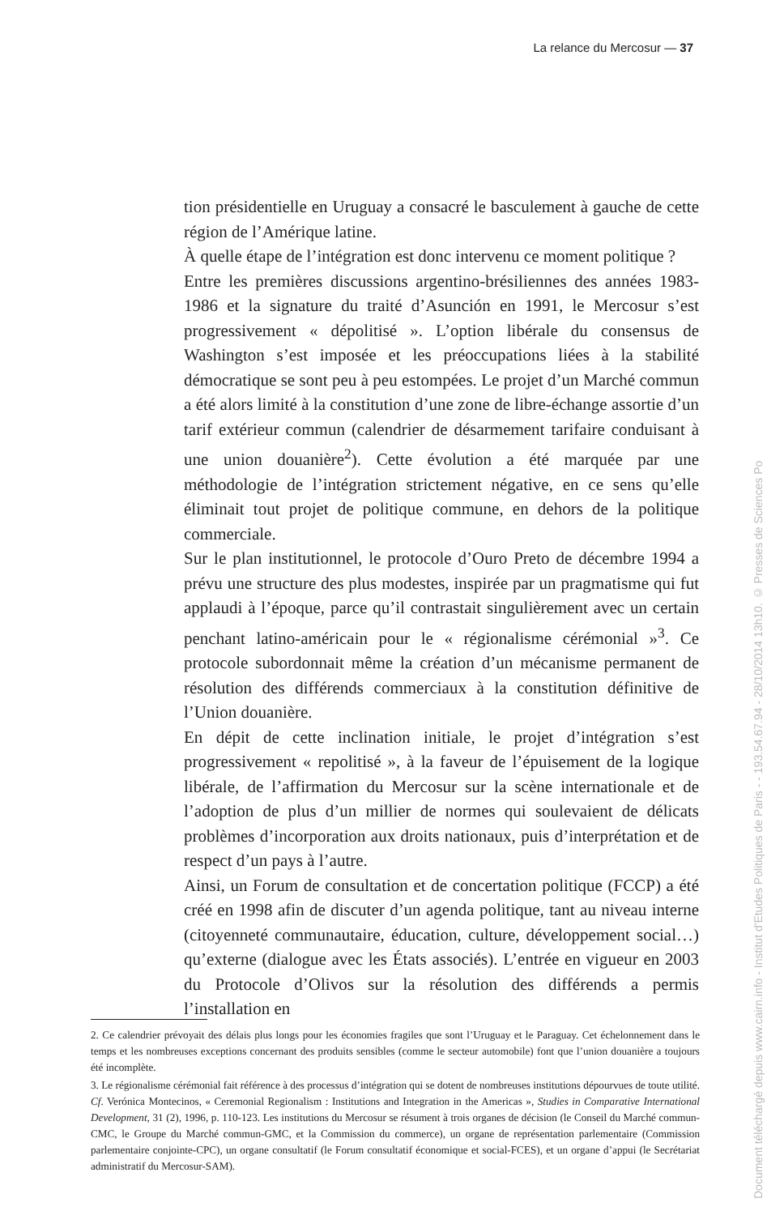La relance du Mercosur — 37
tion présidentielle en Uruguay a consacré le basculement à gauche de cette région de l’Amérique latine.
À quelle étape de l’intégration est donc intervenu ce moment politique ?
Entre les premières discussions argentino-brésiliennes des années 1983-1986 et la signature du traité d’Asunción en 1991, le Mercosur s’est progressivement « dépolitisé ». L’option libérale du consensus de Washington s’est imposée et les préoccupations liées à la stabilité démocratique se sont peu à peu estompées. Le projet d’un Marché commun a été alors limité à la constitution d’une zone de libre-échange assortie d’un tarif extérieur commun (calendrier de désarmement tarifaire conduisant à une union douanière<sup>2</sup>). Cette évolution a été marquée par une méthodologie de l’intégration strictement négative, en ce sens qu’elle éliminait tout projet de politique commune, en dehors de la politique commerciale.
Sur le plan institutionnel, le protocole d’Ouro Preto de décembre 1994 a prévu une structure des plus modestes, inspirée par un pragmatisme qui fut applaudi à l’époque, parce qu’il contrastait singulièrement avec un certain penchant latino-américain pour le « régionalisme cérémonial »<sup>3</sup>. Ce protocole subordonnait même la création d’un mécanisme permanent de résolution des différends commerciaux à la constitution définitive de l’Union douanière.
En dépit de cette inclination initiale, le projet d’intégration s’est progressivement « repolitisé », à la faveur de l’épuisement de la logique libérale, de l’affirmation du Mercosur sur la scène internationale et de l’adoption de plus d’un millier de normes qui soulevaient de délicats problèmes d’incorporation aux droits nationaux, puis d’interprétation et de respect d’un pays à l’autre.
Ainsi, un Forum de consultation et de concertation politique (FCCP) a été créé en 1998 afin de discuter d’un agenda politique, tant au niveau interne (citoyenneté communautaire, éducation, culture, développement social…) qu’externe (dialogue avec les États associés). L’entrée en vigueur en 2003 du Protocole d’Olivos sur la résolution des différends a permis l’installation en
2. Ce calendrier prévoyait des délais plus longs pour les économies fragiles que sont l’Uruguay et le Paraguay. Cet échelonnement dans le temps et les nombreuses exceptions concernant des produits sensibles (comme le secteur automobile) font que l’union douanière a toujours été incomplète.
3. Le régionalisme cérémonial fait référence à des processus d’intégration qui se dotent de nombreuses institutions dépourvues de toute utilité. Cf. Verónica Montecinos, « Ceremonial Regionalism : Institutions and Integration in the Americas », Studies in Comparative International Development, 31 (2), 1996, p. 110-123. Les institutions du Mercosur se résument à trois organes de décision (le Conseil du Marché commun-CMC, le Groupe du Marché commun-GMC, et la Commission du commerce), un organe de représentation parlementaire (Commission parlementaire conjointe-CPC), un organe consultatif (le Forum consultatif économique et social-FCES), et un organe d’appui (le Secrétariat administratif du Mercosur-SAM).
Document téléchargé depuis www.cairn.info - Institut d'Etudes Politiques de Paris - - 193.54.67.94 - 28/10/2014 13h10. © Presses de Sciences Po